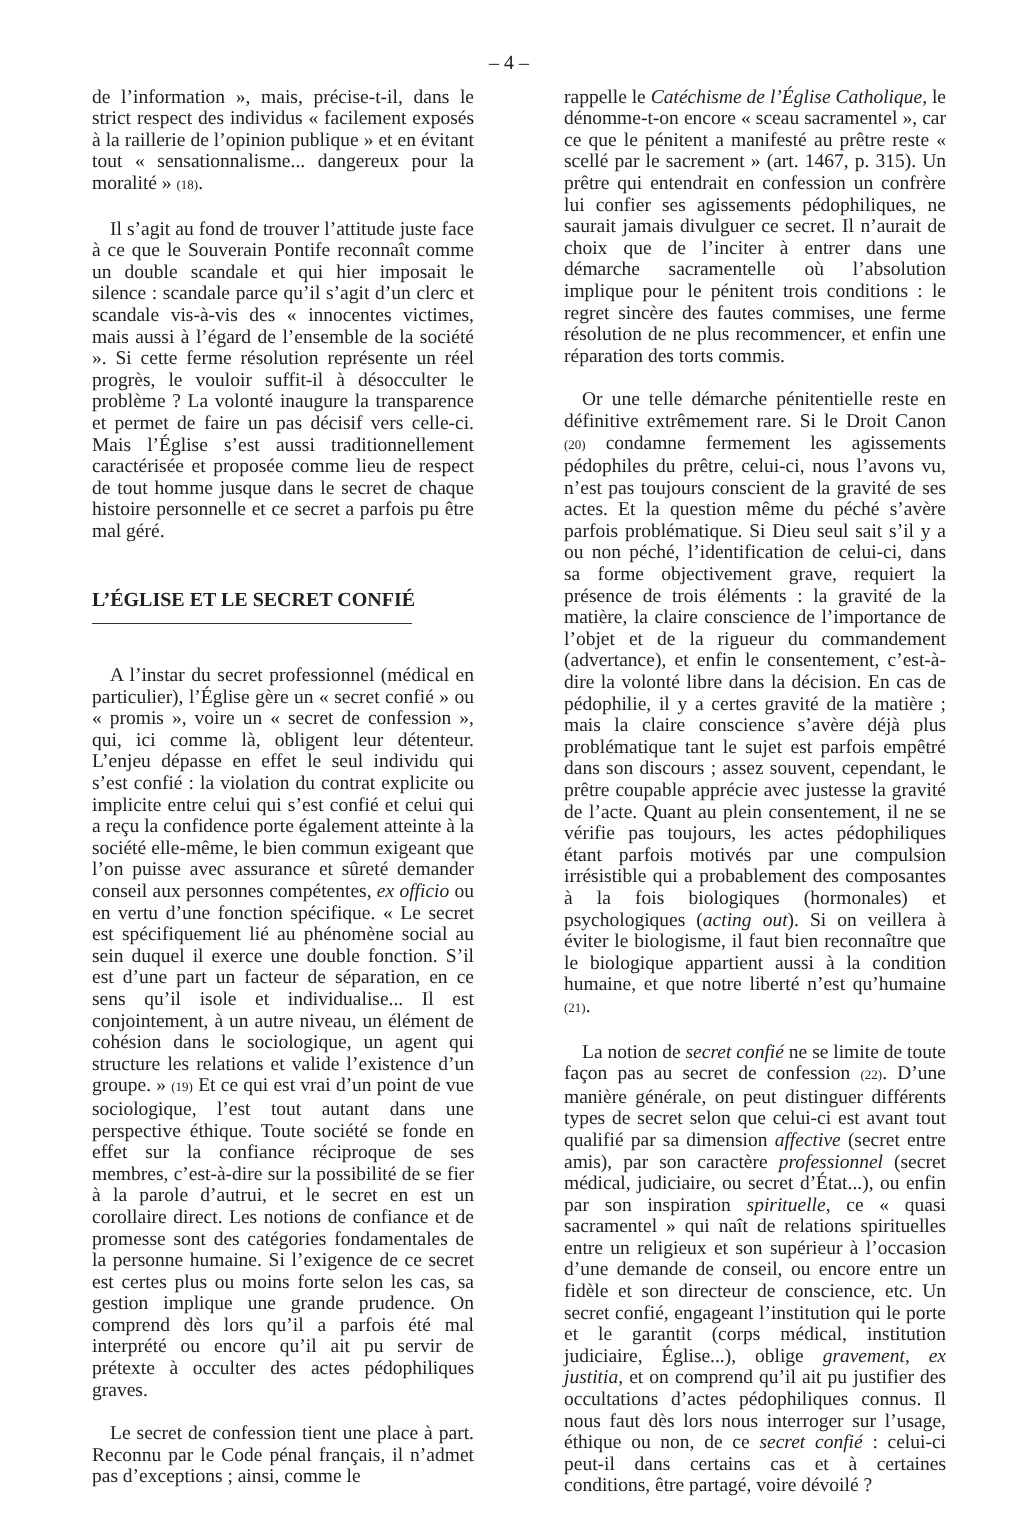– 4 –
de l’information », mais, précise-t-il, dans le strict respect des individus « facilement exposés à la raillerie de l’opinion publique » et en évitant tout « sensationnalisme... dangereux pour la moralité » (18).
Il s’agit au fond de trouver l’attitude juste face à ce que le Souverain Pontife reconnaît comme un double scandale et qui hier imposait le silence : scandale parce qu’il s’agit d’un clerc et scandale vis-à-vis des « innocentes victimes, mais aussi à l’égard de l’ensemble de la société ». Si cette ferme résolution représente un réel progrès, le vouloir suffit-il à désocculter le problème ? La volonté inaugure la transparence et permet de faire un pas décisif vers celle-ci. Mais l’Église s’est aussi traditionnellement caractérisée et proposée comme lieu de respect de tout homme jusque dans le secret de chaque histoire personnelle et ce secret a parfois pu être mal géré.
L’ÉGLISE ET LE SECRET CONFIÉ
A l’instar du secret professionnel (médical en particulier), l’Église gère un « secret confié » ou « promis », voire un « secret de confession », qui, ici comme là, obligent leur détenteur. L’enjeu dépasse en effet le seul individu qui s’est confié : la violation du contrat explicite ou implicite entre celui qui s’est confié et celui qui a reçu la confidence porte également atteinte à la société elle-même, le bien commun exigeant que l’on puisse avec assurance et sûreté demander conseil aux personnes compétentes, ex officio ou en vertu d’une fonction spécifique. « Le secret est spécifiquement lié au phénomène social au sein duquel il exerce une double fonction. S’il est d’une part un facteur de séparation, en ce sens qu’il isole et individualise... Il est conjointement, à un autre niveau, un élément de cohésion dans le sociologique, un agent qui structure les relations et valide l’existence d’un groupe. » (19) Et ce qui est vrai d’un point de vue sociologique, l’est tout autant dans une perspective éthique. Toute société se fonde en effet sur la confiance réciproque de ses membres, c’est-à-dire sur la possibilité de se fier à la parole d’autrui, et le secret en est un corollaire direct. Les notions de confiance et de promesse sont des catégories fondamentales de la personne humaine. Si l’exigence de ce secret est certes plus ou moins forte selon les cas, sa gestion implique une grande prudence. On comprend dès lors qu’il a parfois été mal interprété ou encore qu’il ait pu servir de prétexte à occulter des actes pédophiliques graves.
Le secret de confession tient une place à part. Reconnu par le Code pénal français, il n’admet pas d’exceptions ; ainsi, comme le
rappelle le Catéchisme de l’Église Catholique, le dénomme-t-on encore « sceau sacramentel », car ce que le pénitent a manifesté au prêtre reste « scellé par le sacrement » (art. 1467, p. 315). Un prêtre qui entendrait en confession un confrère lui confier ses agissements pédophiliques, ne saurait jamais divulguer ce secret. Il n’aurait de choix que de l’inciter à entrer dans une démarche sacramentelle où l’absolution implique pour le pénitent trois conditions : le regret sincère des fautes commises, une ferme résolution de ne plus recommencer, et enfin une réparation des torts commis.
Or une telle démarche pénitentielle reste en définitive extrêmement rare. Si le Droit Canon (20) condamne fermement les agissements pédophiles du prêtre, celui-ci, nous l’avons vu, n’est pas toujours conscient de la gravité de ses actes. Et la question même du péché s’avère parfois problématique. Si Dieu seul sait s’il y a ou non péché, l’identification de celui-ci, dans sa forme objectivement grave, requiert la présence de trois éléments : la gravité de la matière, la claire conscience de l’importance de l’objet et de la rigueur du commandement (advertance), et enfin le consentement, c’est-à-dire la volonté libre dans la décision. En cas de pédophilie, il y a certes gravité de la matière ; mais la claire conscience s’avère déjà plus problématique tant le sujet est parfois empêtré dans son discours ; assez souvent, cependant, le prêtre coupable apprécie avec justesse la gravité de l’acte. Quant au plein consentement, il ne se vérifie pas toujours, les actes pédophiliques étant parfois motivés par une compulsion irrésistible qui a probablement des composantes à la fois biologiques (hormonales) et psychologiques (acting out). Si on veillera à éviter le biologisme, il faut bien reconnaître que le biologique appartient aussi à la condition humaine, et que notre liberté n’est qu’humaine (21).
La notion de secret confié ne se limite de toute façon pas au secret de confession (22). D’une manière générale, on peut distinguer différents types de secret selon que celui-ci est avant tout qualifié par sa dimension affective (secret entre amis), par son caractère professionnel (secret médical, judiciaire, ou secret d’État...), ou enfin par son inspiration spirituelle, ce « quasi sacramentel » qui naît de relations spirituelles entre un religieux et son supérieur à l’occasion d’une demande de conseil, ou encore entre un fidèle et son directeur de conscience, etc. Un secret confié, engageant l’institution qui le porte et le garantit (corps médical, institution judiciaire, Église...), oblige gravement, ex justitia, et on comprend qu’il ait pu justifier des occultations d’actes pédophiliques connus. Il nous faut dès lors nous interroger sur l’usage, éthique ou non, de ce secret confié : celui-ci peut-il dans certains cas et à certaines conditions, être partagé, voire dévoilé ?